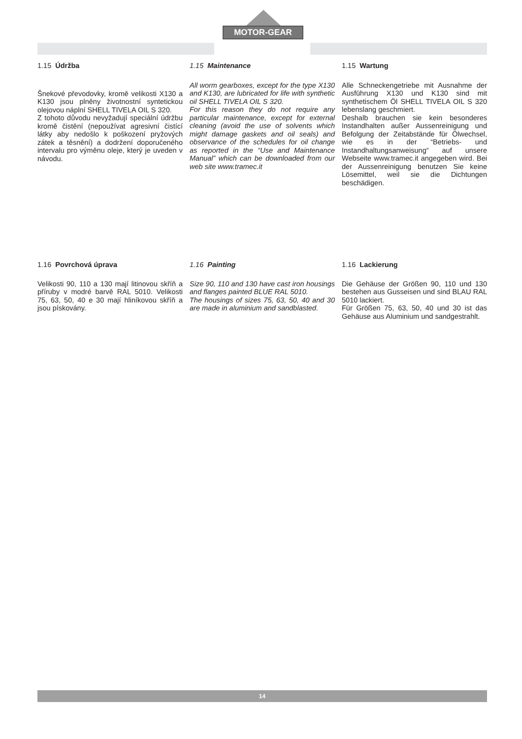MOTOR-GEAR
1.15 Údržba
Šnekové převodovky, kromě velikosti X130 a K130 jsou plněny životnostní syntetickou olejovou náplní SHELL TIVELA OIL S 320.
Z tohoto důvodu nevyžadují speciální údržbu kromě čistění (nepoužívat agresivní čistící látky aby nedošlo k poškození pryžových zátek a těsnění) a dodržení doporučeného intervalu pro výměnu oleje, který je uveden v návodu.
1.15 Maintenance
All worm gearboxes, except for the type X130 and K130, are lubricated for life with synthetic oil SHELL TIVELA OIL S 320.
For this reason they do not require any particular maintenance, except for external cleaning (avoid the use of solvents which might damage gaskets and oil seals) and observance of the schedules for oil change as reported in the “Use and Maintenance Manual” which can be downloaded from our web site www.tramec.it
1.15 Wartung
Alle Schneckengetriebe mit Ausnahme der Ausführung X130 und K130 sind mit synthetischem Öl SHELL TIVELA OIL S 320 lebenslang geschmiert.
Deshalb brauchen sie kein besonderes Instandhalten außer Aussenreinigung und Befolgung der Zeitabstände für Ölwechsel, wie es in der “Betriebs- und Instandhaltungsanweisung“ auf unsere Webseite www.tramec.it angegeben wird. Bei der Aussenreinigung benutzen Sie keine Lösemittel, weil sie die Dichtungen beschädigen.
1.16 Povrchová úprava
Velikosti 90, 110 a 130 mají litinovou skříň a příruby v modré barvě RAL 5010. Velikosti 75, 63, 50, 40 e 30 mají hliníkovou skříň a jsou pískovány.
1.16 Painting
Size 90, 110 and 130 have cast iron housings and flanges painted BLUE RAL 5010.
The housings of sizes 75, 63, 50, 40 and 30 are made in aluminium and sandblasted.
1.16 Lackierung
Die Gehäuse der Größen 90, 110 und 130 bestehen aus Gusseisen und sind BLAU RAL 5010 lackiert.
Für Größen 75, 63, 50, 40 und 30 ist das Gehäuse aus Aluminium und sandgestrahlt.
14